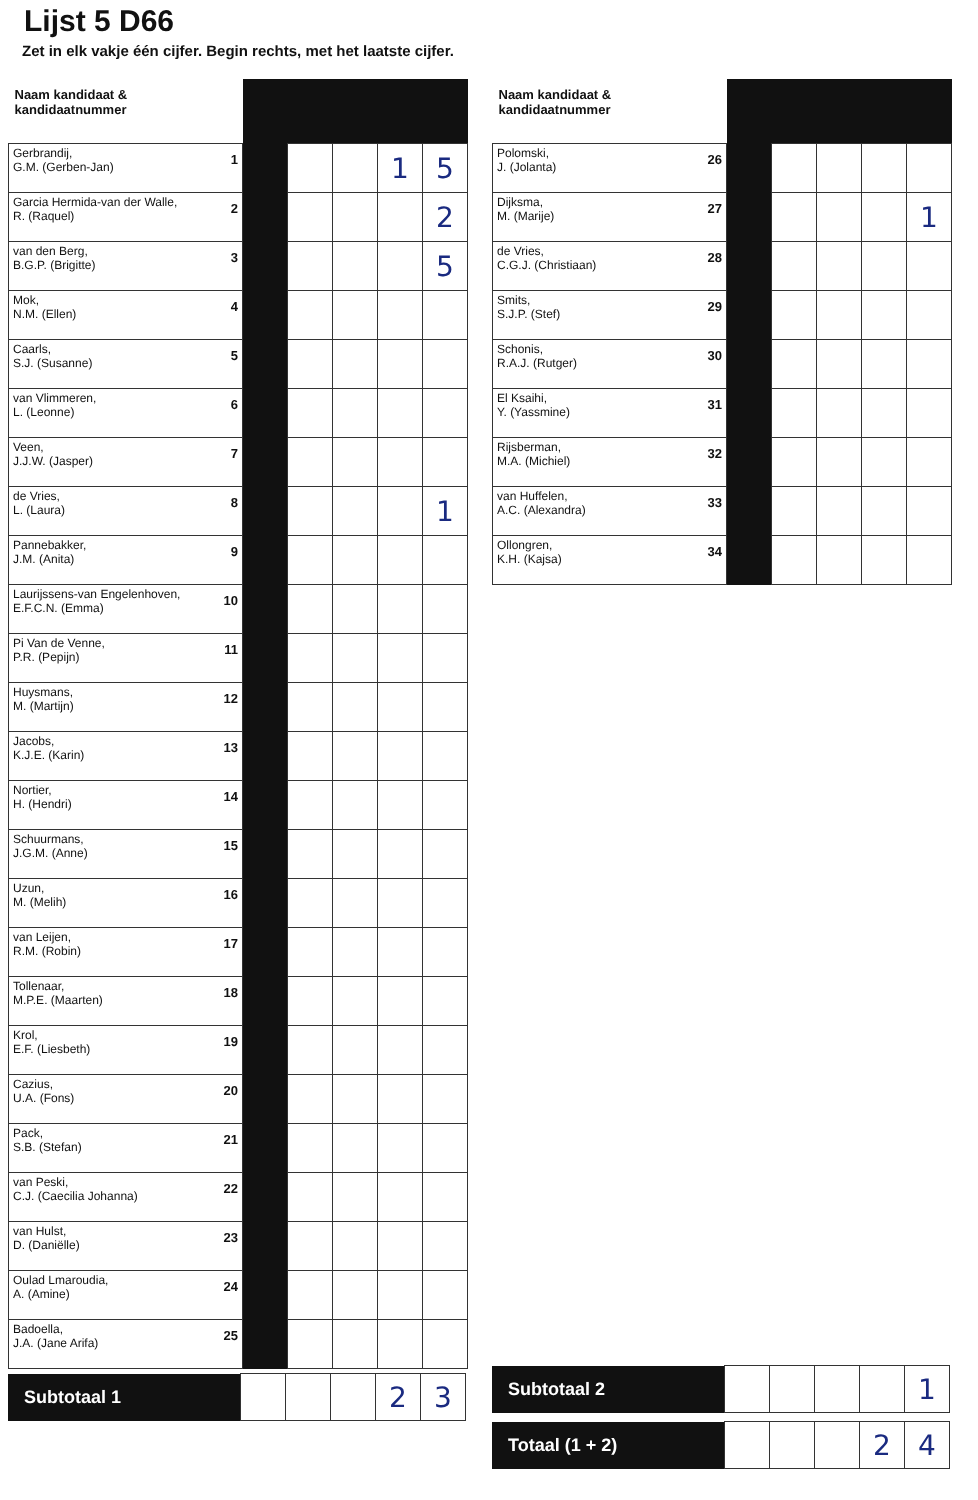Lijst 5 D66
Zet in elk vakje één cijfer. Begin rechts, met het laatste cijfer.
| Naam kandidaat & kandidaatnummer | | | | | |
| --- | --- | --- | --- | --- | --- |
| 1 Gerbrandij, G.M. (Gerben-Jan) | | | | 1 | 5 |
| 2 Garcia Hermida-van der Walle, R. (Raquel) | | | | | 2 |
| 3 van den Berg, B.G.P. (Brigitte) | | | | | 5 |
| 4 Mok, N.M. (Ellen) | | | | | |
| 5 Caarls, S.J. (Susanne) | | | | | |
| 6 van Vlimmeren, L. (Leonne) | | | | | |
| 7 Veen, J.J.W. (Jasper) | | | | | |
| 8 de Vries, L. (Laura) | | | | | 1 |
| 9 Pannebakker, J.M. (Anita) | | | | | |
| 10 Laurijssens-van Engelenhoven, E.F.C.N. (Emma) | | | | | |
| 11 Pi Van de Venne, P.R. (Pepijn) | | | | | |
| 12 Huysmans, M. (Martijn) | | | | | |
| 13 Jacobs, K.J.E. (Karin) | | | | | |
| 14 Nortier, H. (Hendri) | | | | | |
| 15 Schuurmans, J.G.M. (Anne) | | | | | |
| 16 Uzun, M. (Melih) | | | | | |
| 17 van Leijen, R.M. (Robin) | | | | | |
| 18 Tollenaar, M.P.E. (Maarten) | | | | | |
| 19 Krol, E.F. (Liesbeth) | | | | | |
| 20 Cazius, U.A. (Fons) | | | | | |
| 21 Pack, S.B. (Stefan) | | | | | |
| 22 van Peski, C.J. (Caecilia Johanna) | | | | | |
| 23 van Hulst, D. (Daniëlle) | | | | | |
| 24 Oulad Lmaroudia, A. (Amine) | | | | | |
| 25 Badoella, J.A. (Jane Arifa) | | | | | |
| Subtotaal 1 | | | | 2 | 3 |
| Naam kandidaat & kandidaatnummer | | | | | |
| --- | --- | --- | --- | --- | --- |
| 26 Polomski, J. (Jolanta) | | | | | |
| 27 Dijksma, M. (Marije) | | | | | 1 |
| 28 de Vries, C.G.J. (Christiaan) | | | | | |
| 29 Smits, S.J.P. (Stef) | | | | | |
| 30 Schonis, R.A.J. (Rutger) | | | | | |
| 31 El Ksaihi, Y. (Yassmine) | | | | | |
| 32 Rijsberman, M.A. (Michiel) | | | | | |
| 33 van Huffelen, A.C. (Alexandra) | | | | | |
| 34 Ollongren, K.H. (Kajsa) | | | | | |
| Subtotaal 2 | | | | | 1 |
| Totaal (1 + 2) | | | | 2 | 4 |